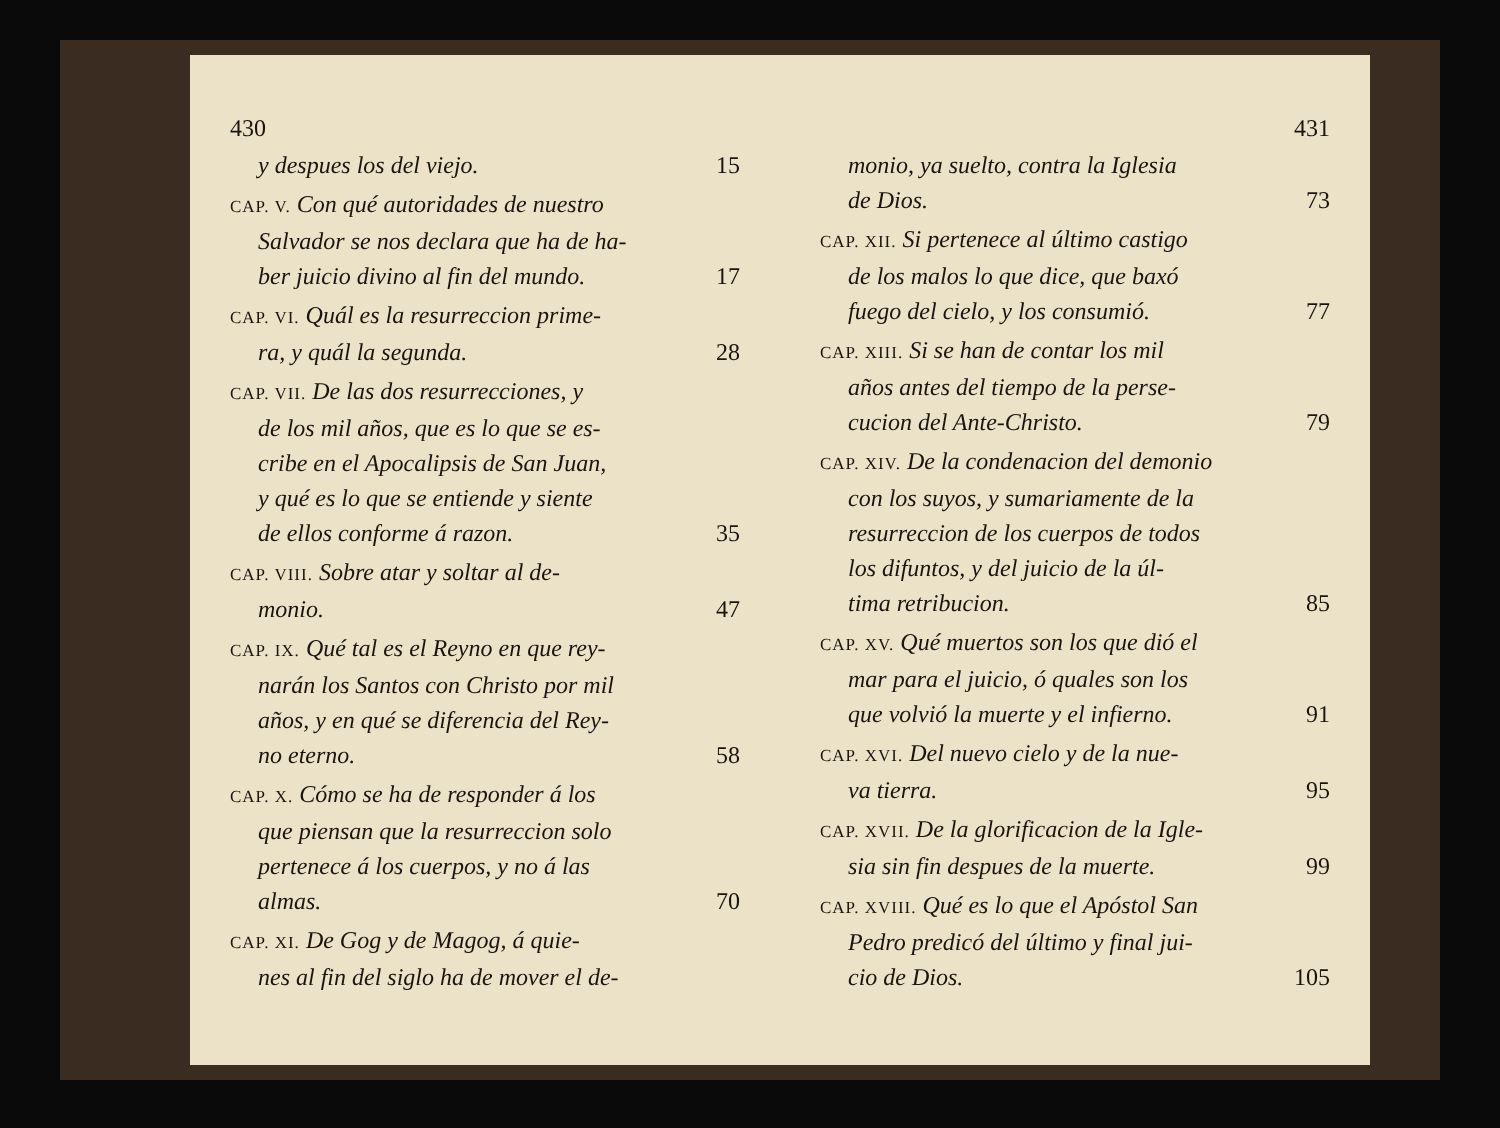430
y despues los del viejo. 15
CAP. V. Con qué autoridades de nuestro
Salvador se nos declara que ha de ha-
ber juicio divino al fin del mundo. 17
CAP. VI. Quál es la resurreccion prime-
ra, y quál la segunda. 28
CAP. VII. De las dos resurrecciones, y
de los mil años, que es lo que se es-
cribe en el Apocalipsis de San Juan,
y qué es lo que se entiende y siente
de ellos conforme á razon. 35
CAP. VIII. Sobre atar y soltar al de-
monio. 47
CAP. IX. Qué tal es el Reyno en que rey-
narán los Santos con Christo por mil
años, y en qué se diferencia del Rey-
no eterno. 58
CAP. X. Cómo se ha de responder á los
que piensan que la resurreccion solo
pertenece á los cuerpos, y no á las
almas. 70
CAP. XI. De Gog y de Magog, á quie-
nes al fin del siglo ha de mover el de-
431
monio, ya suelto, contra la Iglesia
de Dios. 73
CAP. XII. Si pertenece al último castigo
de los malos lo que dice, que baxó
fuego del cielo, y los consumió. 77
CAP. XIII. Si se han de contar los mil
años antes del tiempo de la perse-
cucion del Ante-Christo. 79
CAP. XIV. De la condenacion del demonio
con los suyos, y sumariamente de la
resurreccion de los cuerpos de todos
los difuntos, y del juicio de la úl-
tima retribucion. 85
CAP. XV. Qué muertos son los que dió el
mar para el juicio, ó quales son los
que volvió la muerte y el infierno. 91
CAP. XVI. Del nuevo cielo y de la nue-
va tierra. 95
CAP. XVII. De la glorificacion de la Igle-
sia sin fin despues de la muerte. 99
CAP. XVIII. Qué es lo que el Apóstol San
Pedro predicó del último y final jui-
cio de Dios. 105